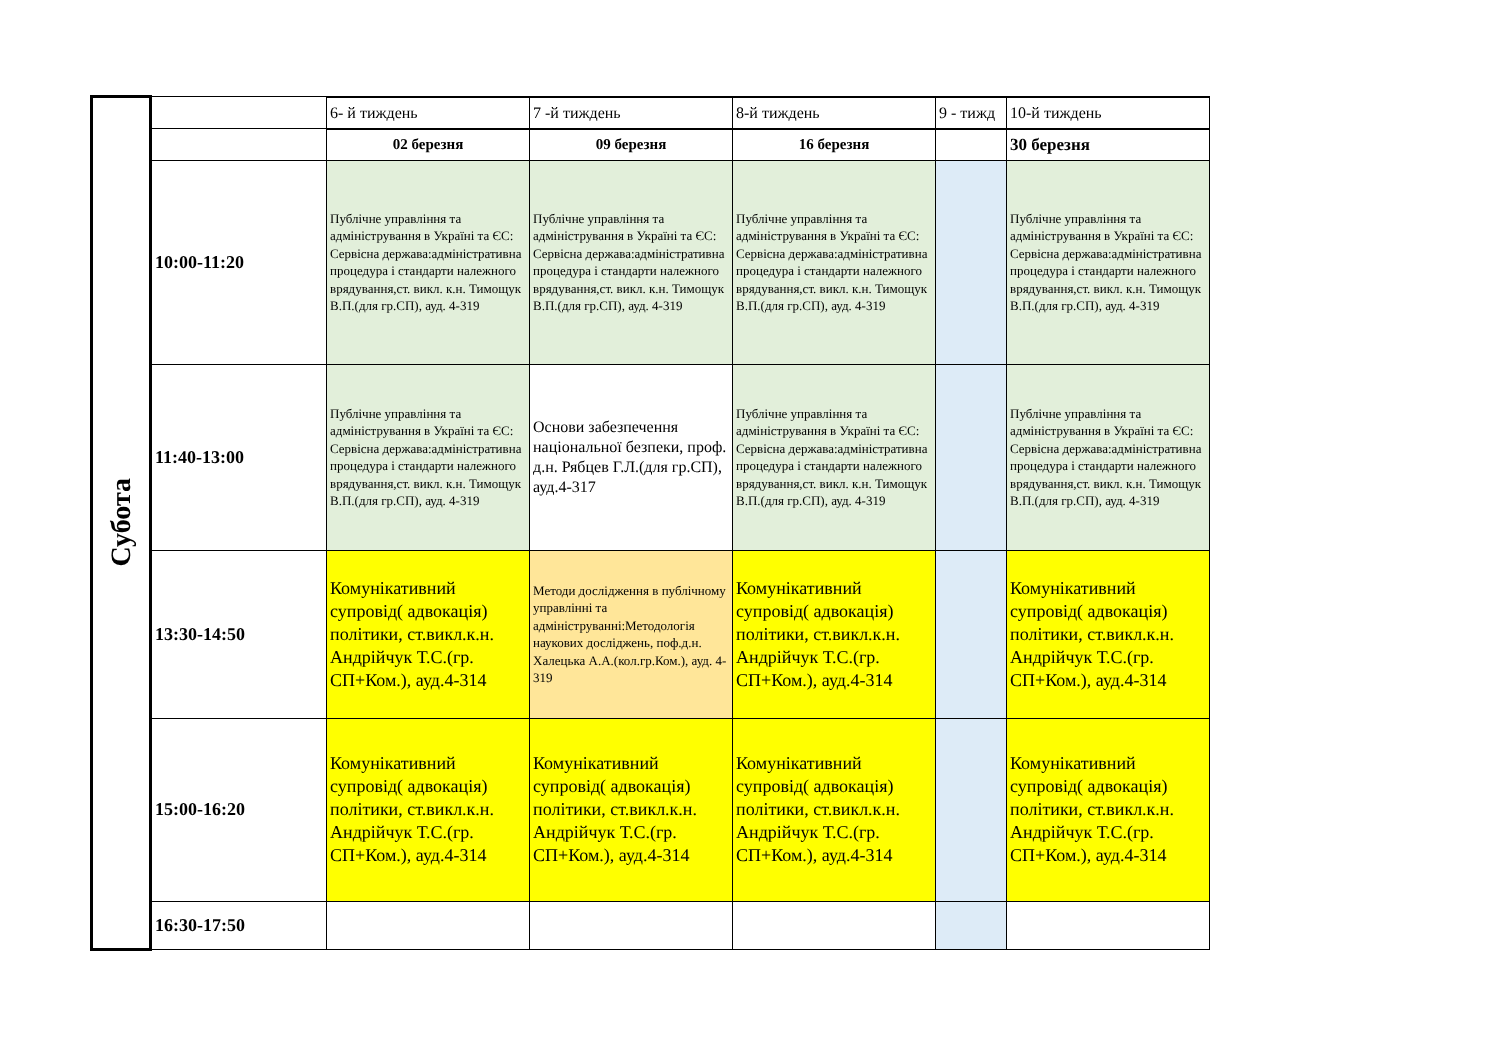| Субота | | 6- й тиждень | 7 -й тиждень | 8-й тиждень | 9 - тижд | 10-й тиждень |
| | | 02 березня | 09 березня | 16 березня | | 30 березня |
| | 10:00-11:20 | Публічне управління та адміністрування в Україні та ЄС: Сервісна держава:адміністративна процедура і стандарти належного врядування,ст. викл. к.н. Тимощук В.П.(для гр.СП), ауд. 4-319 | Публічне управління та адміністрування в Україні та ЄС: Сервісна держава:адміністративна процедура і стандарти належного врядування,ст. викл. к.н. Тимощук В.П.(для гр.СП), ауд. 4-319 | Публічне управління та адміністрування в Україні та ЄС: Сервісна держава:адміністративна процедура і стандарти належного врядування,ст. викл. к.н. Тимощук В.П.(для гр.СП), ауд. 4-319 | | Публічне управління та адміністрування в Україні та ЄС: Сервісна держава:адміністративна процедура і стандарти належного врядування,ст. викл. к.н. Тимощук В.П.(для гр.СП), ауд. 4-319 |
| | 11:40-13:00 | Публічне управління та адміністрування в Україні та ЄС: Сервісна держава:адміністративна процедура і стандарти належного врядування,ст. викл. к.н. Тимощук В.П.(для гр.СП), ауд. 4-319 | Основи забезпечення національної безпеки, проф. д.н. Рябцев Г.Л.(для гр.СП), ауд.4-317 | Публічне управління та адміністрування в Україні та ЄС: Сервісна держава:адміністративна процедура і стандарти належного врядування,ст. викл. к.н. Тимощук В.П.(для гр.СП), ауд. 4-319 | | Публічне управління та адміністрування в Україні та ЄС: Сервісна держава:адміністративна процедура і стандарти належного врядування,ст. викл. к.н. Тимощук В.П.(для гр.СП), ауд. 4-319 |
| | 13:30-14:50 | Комунікативний супровід( адвокація) політики, ст.викл.к.н. Андрійчук Т.С.(гр. СП+Ком.), ауд.4-314 | Методи дослідження в публічному управлінні та адмініструванні:Методологія наукових досліджень, поф.д.н. Халецька А.А.(кол.гр.Ком.), ауд. 4-319 | Комунікативний супровід( адвокація) політики, ст.викл.к.н. Андрійчук Т.С.(гр. СП+Ком.), ауд.4-314 | | Комунікативний супровід( адвокація) політики, ст.викл.к.н. Андрійчук Т.С.(гр. СП+Ком.), ауд.4-314 |
| | 15:00-16:20 | Комунікативний супровід( адвокація) політики, ст.викл.к.н. Андрійчук Т.С.(гр. СП+Ком.), ауд.4-314 | Комунікативний супровід( адвокація) політики, ст.викл.к.н. Андрійчук Т.С.(гр. СП+Ком.), ауд.4-314 | Комунікативний супровід( адвокація) політики, ст.викл.к.н. Андрійчук Т.С.(гр. СП+Ком.), ауд.4-314 | | Комунікативний супровід( адвокація) політики, ст.викл.к.н. Андрійчук Т.С.(гр. СП+Ком.), ауд.4-314 |
| | 16:30-17:50 | | | | | |